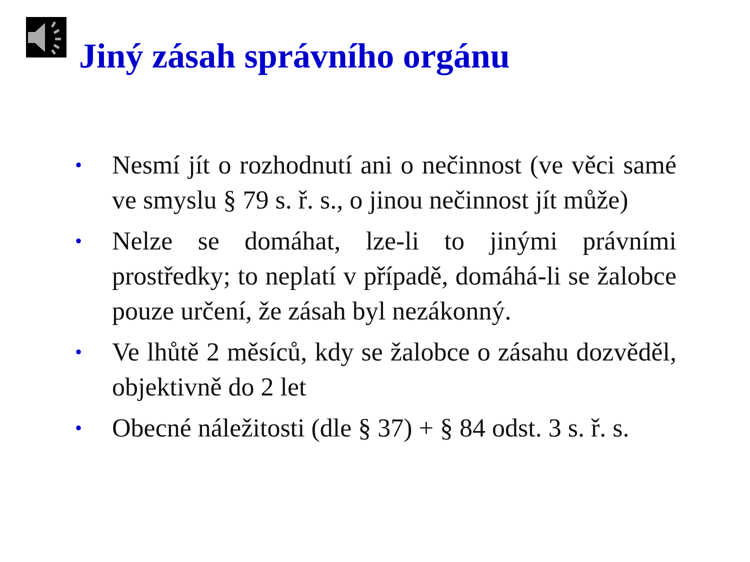Jiný zásah správního orgánu
• Nesmí jít o rozhodnutí ani o nečinnost (ve věci samé ve smyslu § 79 s. ř. s., o jinou nečinnost jít může)
• Nelze se domáhat, lze-li to jinými právními prostředky; to neplatí v případě, domáhá-li se žalobce pouze určení, že zásah byl nezákonný.
• Ve lhůtě 2 měsíců, kdy se žalobce o zásahu dozvěděl, objektivně do 2 let
• Obecné náležitosti (dle § 37) + § 84 odst. 3 s. ř. s.